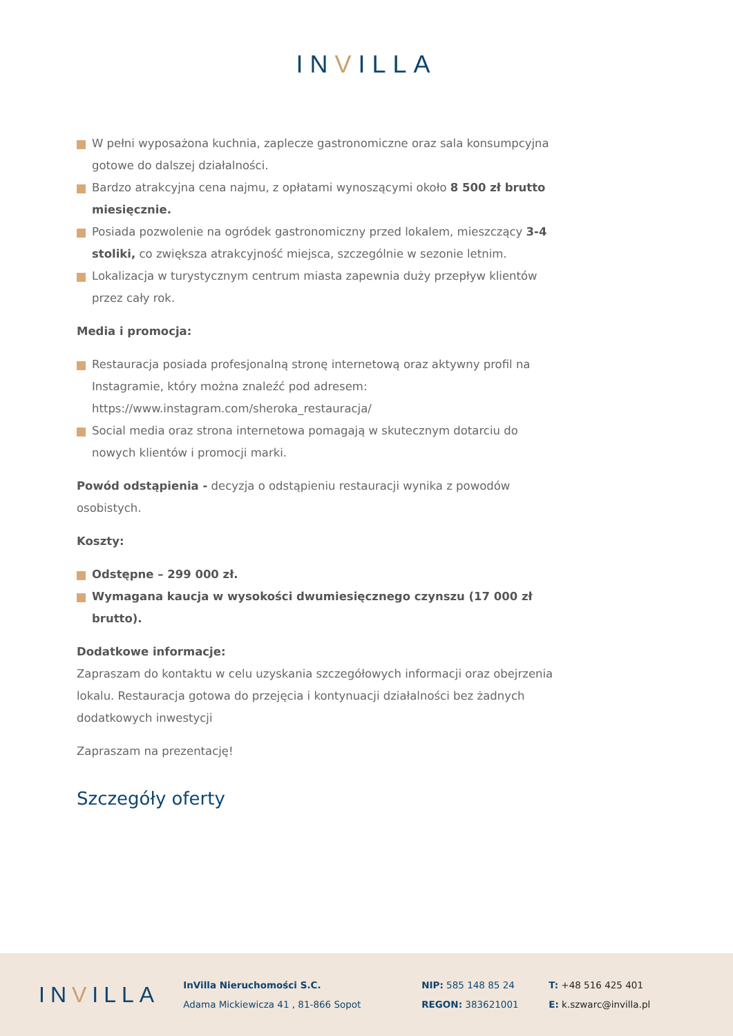INVILLA
W pełni wyposażona kuchnia, zaplecze gastronomiczne oraz sala konsumpcyjna gotowe do dalszej działalności.
Bardzo atrakcyjna cena najmu, z opłatami wynoszącymi około 8 500 zł brutto miesięcznie.
Posiada pozwolenie na ogródek gastronomiczny przed lokalem, mieszczący 3-4 stoliki, co zwiększa atrakcyjność miejsca, szczególnie w sezonie letnim.
Lokalizacja w turystycznym centrum miasta zapewnia duży przepływ klientów przez cały rok.
Media i promocja:
Restauracja posiada profesjonalną stronę internetową oraz aktywny profil na Instagramie, który można znaleźć pod adresem: https://www.instagram.com/sheroka_restauracja/
Social media oraz strona internetowa pomagają w skutecznym dotarciu do nowych klientów i promocji marki.
Powód odstąpienia - decyzja o odstąpieniu restauracji wynika z powodów osobistych.
Koszty:
Odstępne – 299 000 zł.
Wymagana kaucja w wysokości dwumiesięcznego czynszu (17 000 zł brutto).
Dodatkowe informacje:
Zapraszam do kontaktu w celu uzyskania szczegółowych informacji oraz obejrzenia lokalu. Restauracja gotowa do przejęcia i kontynuacji działalności bez żadnych dodatkowych inwestycji
Zapraszam na prezentację!
Szczegóły oferty
INVILLA
InVilla Nieruchomości S.C.
Adama Mickiewicza 41 , 81-866 Sopot
NIP: 585 148 85 24
REGON: 383621001
T: +48 516 425 401
E: k.szwarc@invilla.pl